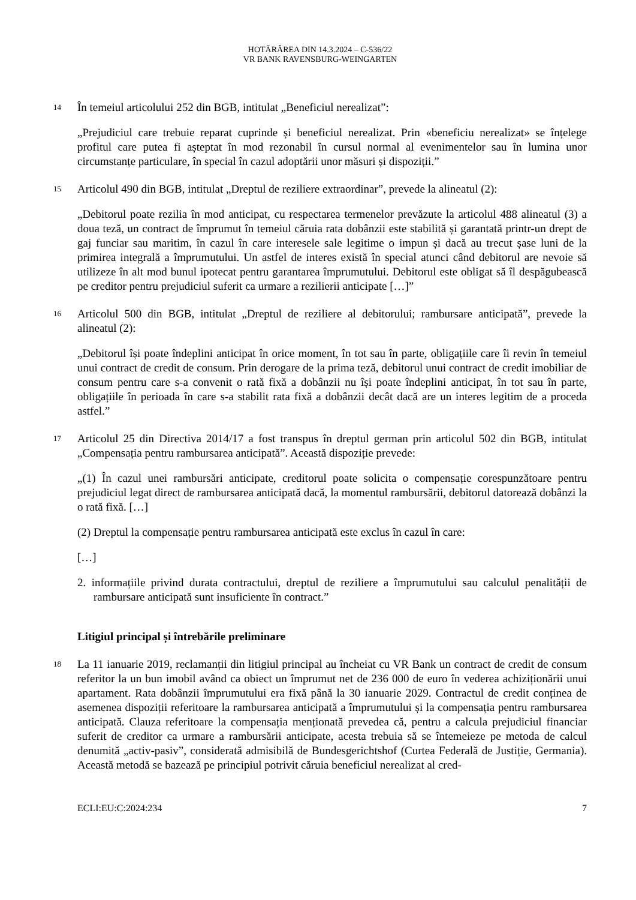HOTĂRÂREA DIN 14.3.2024 – C-536/22
VR BANK RAVENSBURG-WEINGARTEN
14
În temeiul articolului 252 din BGB, intitulat „Beneficiul nerealizat”:
„Prejudiciul care trebuie reparat cuprinde și beneficiul nerealizat. Prin «beneficiu nerealizat» se înțelege profitul care putea fi așteptat în mod rezonabil în cursul normal al evenimentelor sau în lumina unor circumstanțe particulare, în special în cazul adoptării unor măsuri și dispoziții.”
15
Articolul 490 din BGB, intitulat „Dreptul de reziliere extraordinar”, prevede la alineatul (2):
„Debitorul poate rezilia în mod anticipat, cu respectarea termenelor prevăzute la articolul 488 alineatul (3) a doua teză, un contract de împrumut în temeiul căruia rata dobânzii este stabilită și garantată printr-un drept de gaj funciar sau maritim, în cazul în care interesele sale legitime o impun și dacă au trecut șase luni de la primirea integrală a împrumutului. Un astfel de interes există în special atunci când debitorul are nevoie să utilizeze în alt mod bunul ipotecat pentru garantarea împrumutului. Debitorul este obligat să îl despăgubească pe creditor pentru prejudiciul suferit ca urmare a rezilierii anticipate […]”
16
Articolul 500 din BGB, intitulat „Dreptul de reziliere al debitorului; rambursare anticipată”, prevede la alineatul (2):
„Debitorul își poate îndeplini anticipat în orice moment, în tot sau în parte, obligațiile care îi revin în temeiul unui contract de credit de consum. Prin derogare de la prima teză, debitorul unui contract de credit imobiliar de consum pentru care s-a convenit o rată fixă a dobânzii nu își poate îndeplini anticipat, în tot sau în parte, obligațiile în perioada în care s-a stabilit rata fixă a dobânzii decât dacă are un interes legitim de a proceda astfel.”
17
Articolul 25 din Directiva 2014/17 a fost transpus în dreptul german prin articolul 502 din BGB, intitulat „Compensația pentru rambursarea anticipată”. Această dispoziție prevede:
„(1) În cazul unei rambursări anticipate, creditorul poate solicita o compensație corespunzătoare pentru prejudiciul legat direct de rambursarea anticipată dacă, la momentul rambursării, debitorul datorează dobânzi la o rată fixă. […]
(2) Dreptul la compensație pentru rambursarea anticipată este exclus în cazul în care:
[…]
2. informațiile privind durata contractului, dreptul de reziliere a împrumutului sau calculul penalității de rambursare anticipată sunt insuficiente în contract.”
Litigiul principal și întrebările preliminare
18
La 11 ianuarie 2019, reclamanții din litigiul principal au încheiat cu VR Bank un contract de credit de consum referitor la un bun imobil având ca obiect un împrumut net de 236 000 de euro în vederea achiziționării unui apartament. Rata dobânzii împrumutului era fixă până la 30 ianuarie 2029. Contractul de credit conținea de asemenea dispoziții referitoare la rambursarea anticipată a împrumutului și la compensația pentru rambursarea anticipată. Clauza referitoare la compensația menționată prevedea că, pentru a calcula prejudiciul financiar suferit de creditor ca urmare a rambursării anticipate, acesta trebuia să se întemeieze pe metoda de calcul denumită „activ-pasiv”, considerată admisibilă de Bundesgerichtshof (Curtea Federală de Justiție, Germania). Această metodă se bazează pe principiul potrivit căruia beneficiul nerealizat al cred-
ECLI:EU:C:2024:234 7